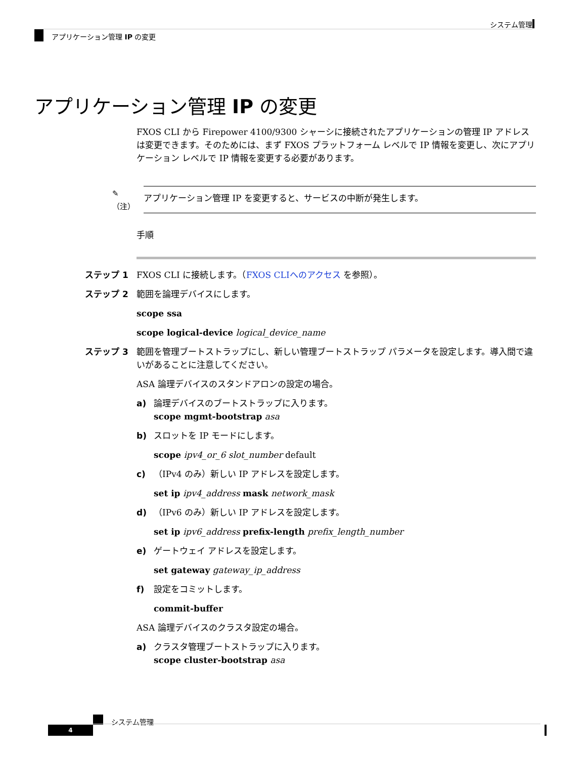システム管理
アプリケーション管理 IP の変更
アプリケーション管理 IP の変更
FXOS CLI から Firepower 4100/9300 シャーシに接続されたアプリケーションの管理 IP アドレスは変更できます。そのためには、まず FXOS プラットフォーム レベルで IP 情報を変更し、次にアプリケーション レベルで IP 情報を変更する必要があります。
✎
（注）
アプリケーション管理 IP を変更すると、サービスの中断が発生します。
手順
ステップ 1 FXOS CLI に接続します。（FXOS CLIへのアクセス を参照）。
ステップ 2 範囲を論理デバイスにします。
scope ssa
scope logical-device logical_device_name
ステップ 3 範囲を管理ブートストラップにし、新しい管理ブートストラップ パラメータを設定します。導入間で違いがあることに注意してください。
ASA 論理デバイスのスタンドアロンの設定の場合。
a) 論理デバイスのブートストラップに入ります。
scope mgmt-bootstrap asa
b) スロットを IP モードにします。
scope ipv4_or_6 slot_number default
c) （IPv4 のみ）新しい IP アドレスを設定します。
set ip ipv4_address mask network_mask
d) （IPv6 のみ）新しい IP アドレスを設定します。
set ip ipv6_address prefix-length prefix_length_number
e) ゲートウェイ アドレスを設定します。
set gateway gateway_ip_address
f) 設定をコミットします。
commit-buffer
ASA 論理デバイスのクラスタ設定の場合。
a) クラスタ管理ブートストラップに入ります。
scope cluster-bootstrap asa
システム管理
4